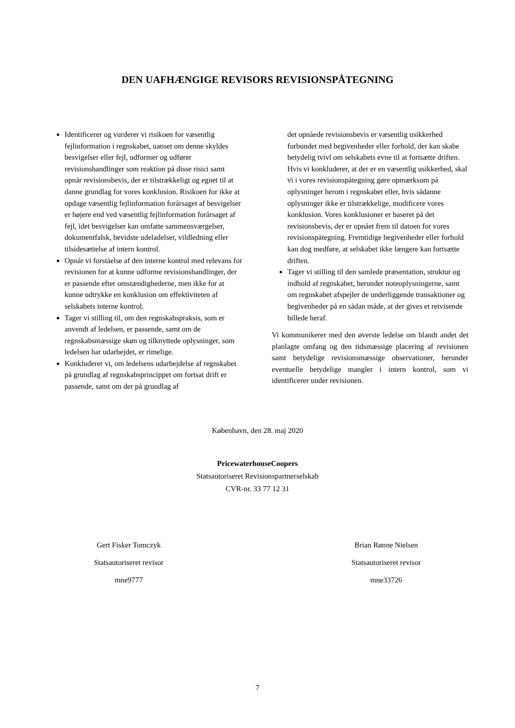DEN UAFHÆNGIGE REVISORS REVISIONSPÅTEGNING
Identificerer og vurderer vi risikoen for væsentlig fejlinformation i regnskabet, uanset om denne skyldes besvigelser eller fejl, udformer og udfører revisionshandlinger som reaktion på disse risici samt opnår revisionsbevis, der er tilstrækkeligt og egnet til at danne grundlag for vores konklusion. Risikoen for ikke at opdage væsentlig fejlinformation forårsaget af besvigelser er højere end ved væsentlig fejlinformation forårsaget af fejl, idet besvigelser kan omfatte sammensværgelser, dokumentfalsk, bevidste udeladelser, vildledning eller tilsidesættelse af intern kontrol.
Opnår vi forståelse af den interne kontrol med relevans for revisionen for at kunne udforme revisionshandlinger, der er passende efter omstændighederne, men ikke for at kunne udtrykke en konklusion om effektiviteten af selskabets interne kontrol.
Tager vi stilling til, om den regnskabspraksis, som er anvendt af ledelsen, er passende, samt om de regnskabsmæssige skøn og tilknyttede oplysninger, som ledelsen har udarbejdet, er rimelige.
Konkluderer vi, om ledelsens udarbejdelse af regnskabet på grundlag af regnskabsprincippet om fortsat drift er passende, samt om der på grundlag af
det opnåede revisionsbevis er væsentlig usikkerhed forbundet med begivenheder eller forhold, der kan skabe betydelig tvivl om selskabets evne til at fortsætte driften. Hvis vi konkluderer, at der er en væsentlig usikkerhed, skal vi i vores revisionspåtegning gøre opmærksom på oplysninger herom i regnskabet eller, hvis sådanne oplysninger ikke er tilstrækkelige, modificere vores konklusion. Vores konklusioner er baseret på det revisionsbevis, der er opnået frem til datoen for vores revisionspåtegning. Fremtidige begivenheder eller forhold kan dog medføre, at selskabet ikke længere kan fortsætte driften.
Tager vi stilling til den samlede præsentation, struktur og indhold af regnskabet, herunder noteoplysningerne, samt om regnskabet afspejler de underliggende transaktioner og begivenheder på en sådan måde, at der gives et retvisende billede heraf.
Vi kommunikerer med den øverste ledelse om blandt andet det planlagte omfang og den tidsmæssige placering af revisionen samt betydelige revisionsmæssige observationer, herunder eventuelle betydelige mangler i intern kontrol, som vi identificerer under revisionen.
København, den 28. maj 2020
PricewaterhouseCoopers
Statsautoriseret Revisionspartnerselskab
CVR-nr. 33 77 12 31
Gert Fisker Tomczyk
Statsautoriseret revisor
mne9777
Brian Rønne Nielsen
Statsautoriseret revisor
mne33726
7